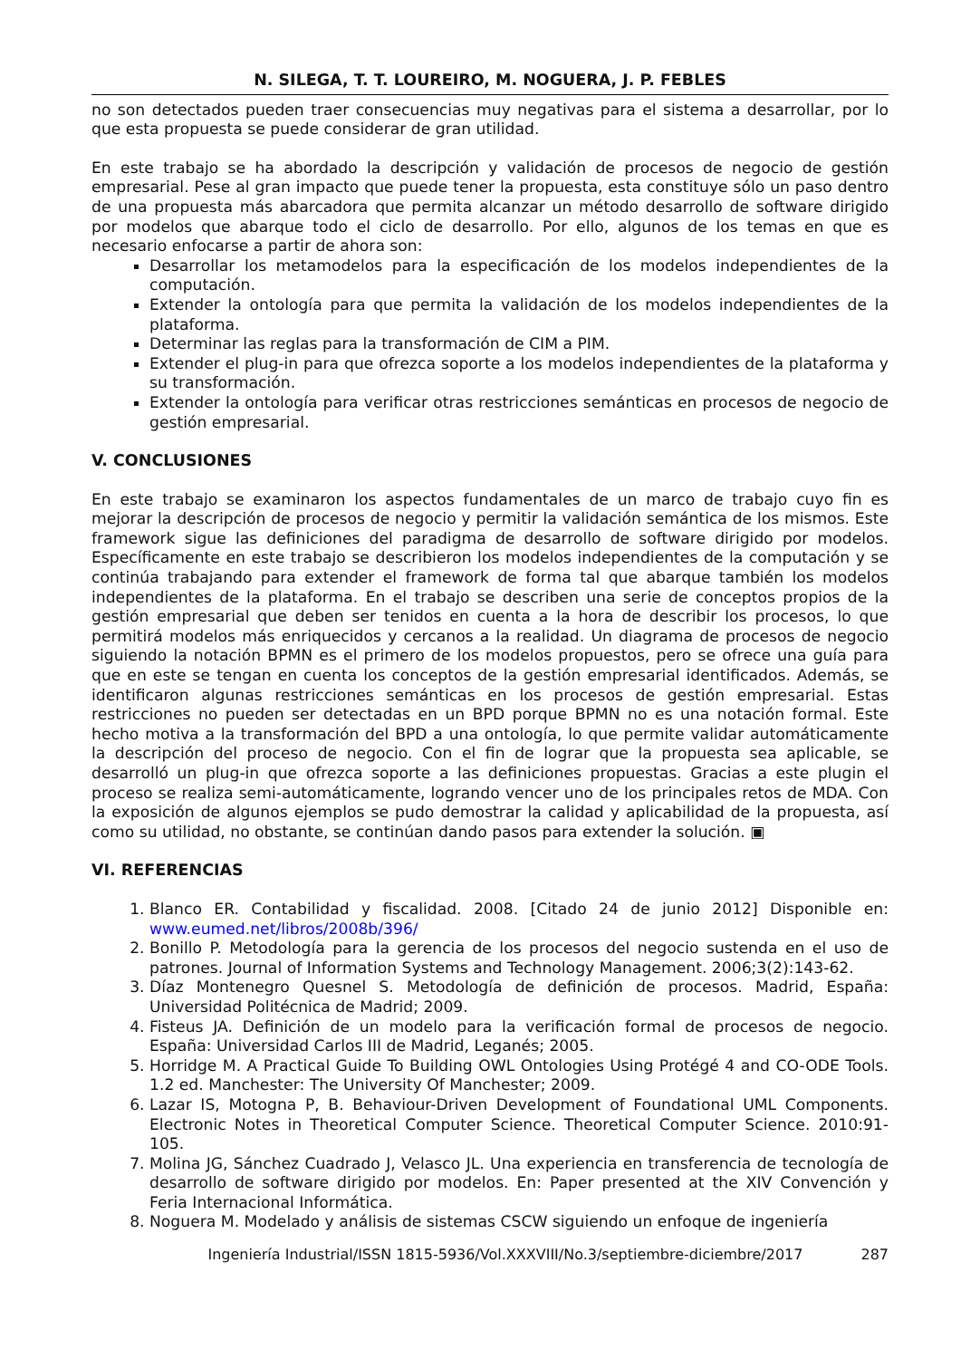N. SILEGA, T. T. LOUREIRO, M. NOGUERA, J. P. FEBLES
no son detectados pueden traer consecuencias muy negativas para el sistema a desarrollar, por lo que esta propuesta se puede considerar de gran utilidad.
En este trabajo se ha abordado la descripción y validación de procesos de negocio de gestión empresarial. Pese al gran impacto que puede tener la propuesta, esta constituye sólo un paso dentro de una propuesta más abarcadora que permita alcanzar un método desarrollo de software dirigido por modelos que abarque todo el ciclo de desarrollo. Por ello, algunos de los temas en que es necesario enfocarse a partir de ahora son:
Desarrollar los metamodelos para la especificación de los modelos independientes de la computación.
Extender la ontología para que permita la validación de los modelos independientes de la plataforma.
Determinar las reglas para la transformación de CIM a PIM.
Extender el plug-in para que ofrezca soporte a los modelos independientes de la plataforma y su transformación.
Extender la ontología para verificar otras restricciones semánticas en procesos de negocio de gestión empresarial.
V. CONCLUSIONES
En este trabajo se examinaron los aspectos fundamentales de un marco de trabajo cuyo fin es mejorar la descripción de procesos de negocio y permitir la validación semántica de los mismos. Este framework sigue las definiciones del paradigma de desarrollo de software dirigido por modelos. Específicamente en este trabajo se describieron los modelos independientes de la computación y se continúa trabajando para extender el framework de forma tal que abarque también los modelos independientes de la plataforma. En el trabajo se describen una serie de conceptos propios de la gestión empresarial que deben ser tenidos en cuenta a la hora de describir los procesos, lo que permitirá modelos más enriquecidos y cercanos a la realidad. Un diagrama de procesos de negocio siguiendo la notación BPMN es el primero de los modelos propuestos, pero se ofrece una guía para que en este se tengan en cuenta los conceptos de la gestión empresarial identificados. Además, se identificaron algunas restricciones semánticas en los procesos de gestión empresarial. Estas restricciones no pueden ser detectadas en un BPD porque BPMN no es una notación formal. Este hecho motiva a la transformación del BPD a una ontología, lo que permite validar automáticamente la descripción del proceso de negocio. Con el fin de lograr que la propuesta sea aplicable, se desarrolló un plug-in que ofrezca soporte a las definiciones propuestas. Gracias a este plugin el proceso se realiza semi-automáticamente, logrando vencer uno de los principales retos de MDA. Con la exposición de algunos ejemplos se pudo demostrar la calidad y aplicabilidad de la propuesta, así como su utilidad, no obstante, se continúan dando pasos para extender la solución. ▣
VI. REFERENCIAS
1. Blanco ER. Contabilidad y fiscalidad. 2008. [Citado 24 de junio 2012] Disponible en: www.eumed.net/libros/2008b/396/
2. Bonillo P. Metodología para la gerencia de los procesos del negocio sustenda en el uso de patrones. Journal of Information Systems and Technology Management. 2006;3(2):143-62.
3. Díaz Montenegro Quesnel S. Metodología de definición de procesos. Madrid, España: Universidad Politécnica de Madrid; 2009.
4. Fisteus JA. Definición de un modelo para la verificación formal de procesos de negocio. España: Universidad Carlos III de Madrid, Leganés; 2005.
5. Horridge M. A Practical Guide To Building OWL Ontologies Using Protégé 4 and CO-ODE Tools. 1.2 ed. Manchester: The University Of Manchester; 2009.
6. Lazar IS, Motogna P, B. Behaviour-Driven Development of Foundational UML Components. Electronic Notes in Theoretical Computer Science. Theoretical Computer Science. 2010:91-105.
7. Molina JG, Sánchez Cuadrado J, Velasco JL. Una experiencia en transferencia de tecnología de desarrollo de software dirigido por modelos. En: Paper presented at the XIV Convención y Feria Internacional Informática.
8. Noguera M. Modelado y análisis de sistemas CSCW siguiendo un enfoque de ingeniería
Ingeniería Industrial/ISSN 1815-5936/Vol.XXXVIII/No.3/septiembre-diciembre/2017 287